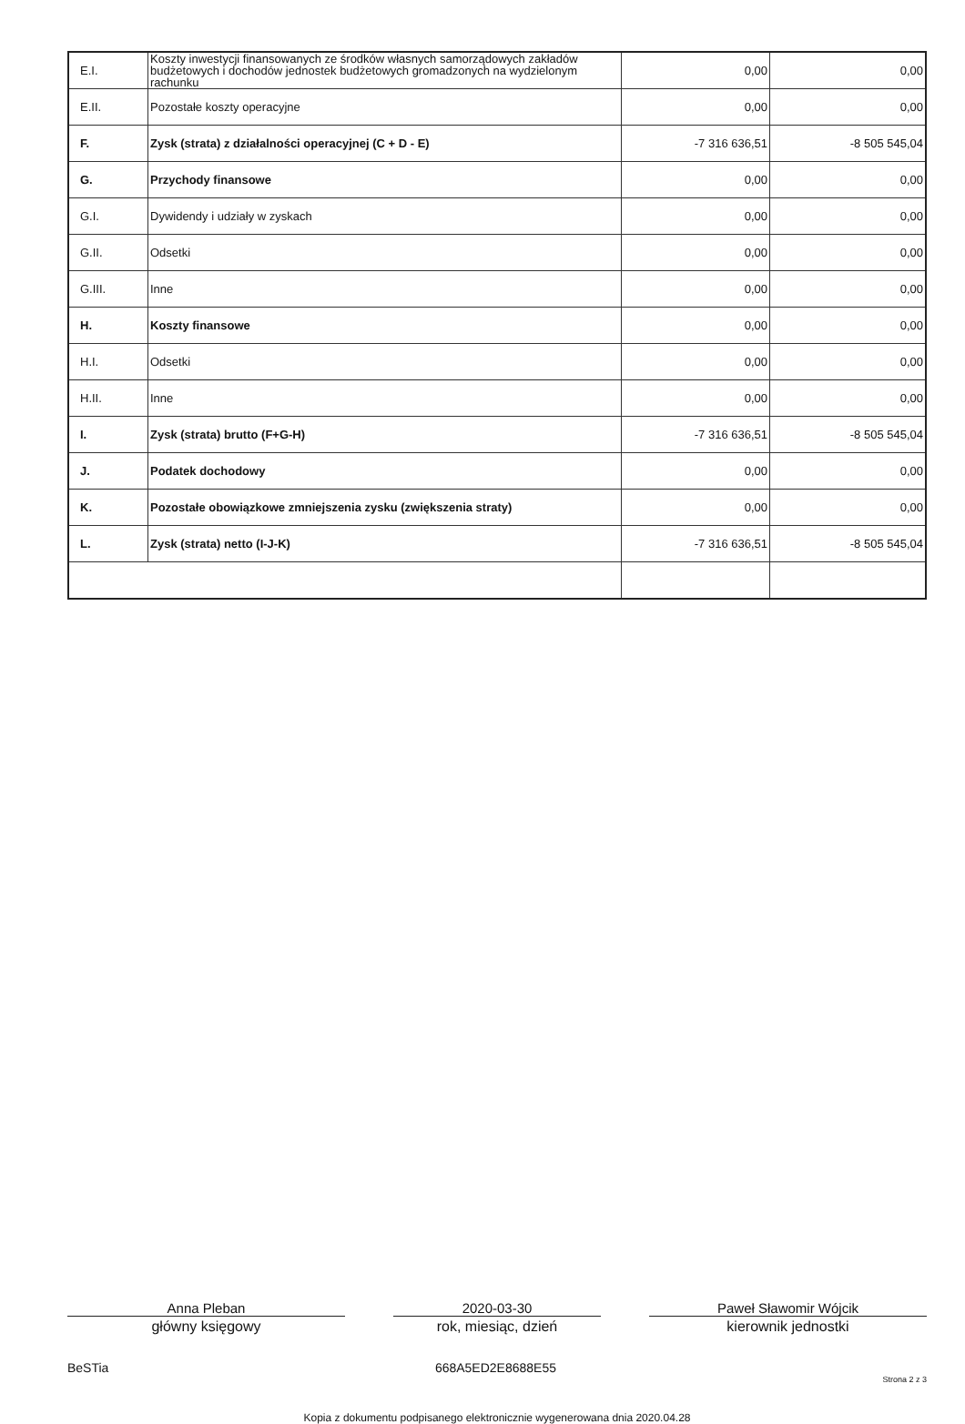| E.I. | Koszty inwestycji finansowanych ze środków własnych samorządowych zakładów budżetowych i dochodów jednostek budżetowych gromadzonych na wydzielonym rachunku | 0,00 | 0,00 |
| E.II. | Pozostałe koszty operacyjne | 0,00 | 0,00 |
| F. | Zysk (strata) z działalności operacyjnej (C + D - E) | -7 316 636,51 | -8 505 545,04 |
| G. | Przychody finansowe | 0,00 | 0,00 |
| G.I. | Dywidendy i udziały w zyskach | 0,00 | 0,00 |
| G.II. | Odsetki | 0,00 | 0,00 |
| G.III. | Inne | 0,00 | 0,00 |
| H. | Koszty finansowe | 0,00 | 0,00 |
| H.I. | Odsetki | 0,00 | 0,00 |
| H.II. | Inne | 0,00 | 0,00 |
| I. | Zysk (strata) brutto (F+G-H) | -7 316 636,51 | -8 505 545,04 |
| J. | Podatek dochodowy | 0,00 | 0,00 |
| K. | Pozostałe obowiązkowe zmniejszenia zysku (zwiększenia straty) | 0,00 | 0,00 |
| L. | Zysk (strata) netto (I-J-K) | -7 316 636,51 | -8 505 545,04 |
Anna Pleban
główny księgowy
2020-03-30
rok, miesiąc, dzień
Paweł Sławomir Wójcik
kierownik jednostki
BeSTia 668A5ED2E8688E55 Strona 2 z 3
Kopia z dokumentu podpisanego elektronicznie wygenerowana dnia 2020.04.28